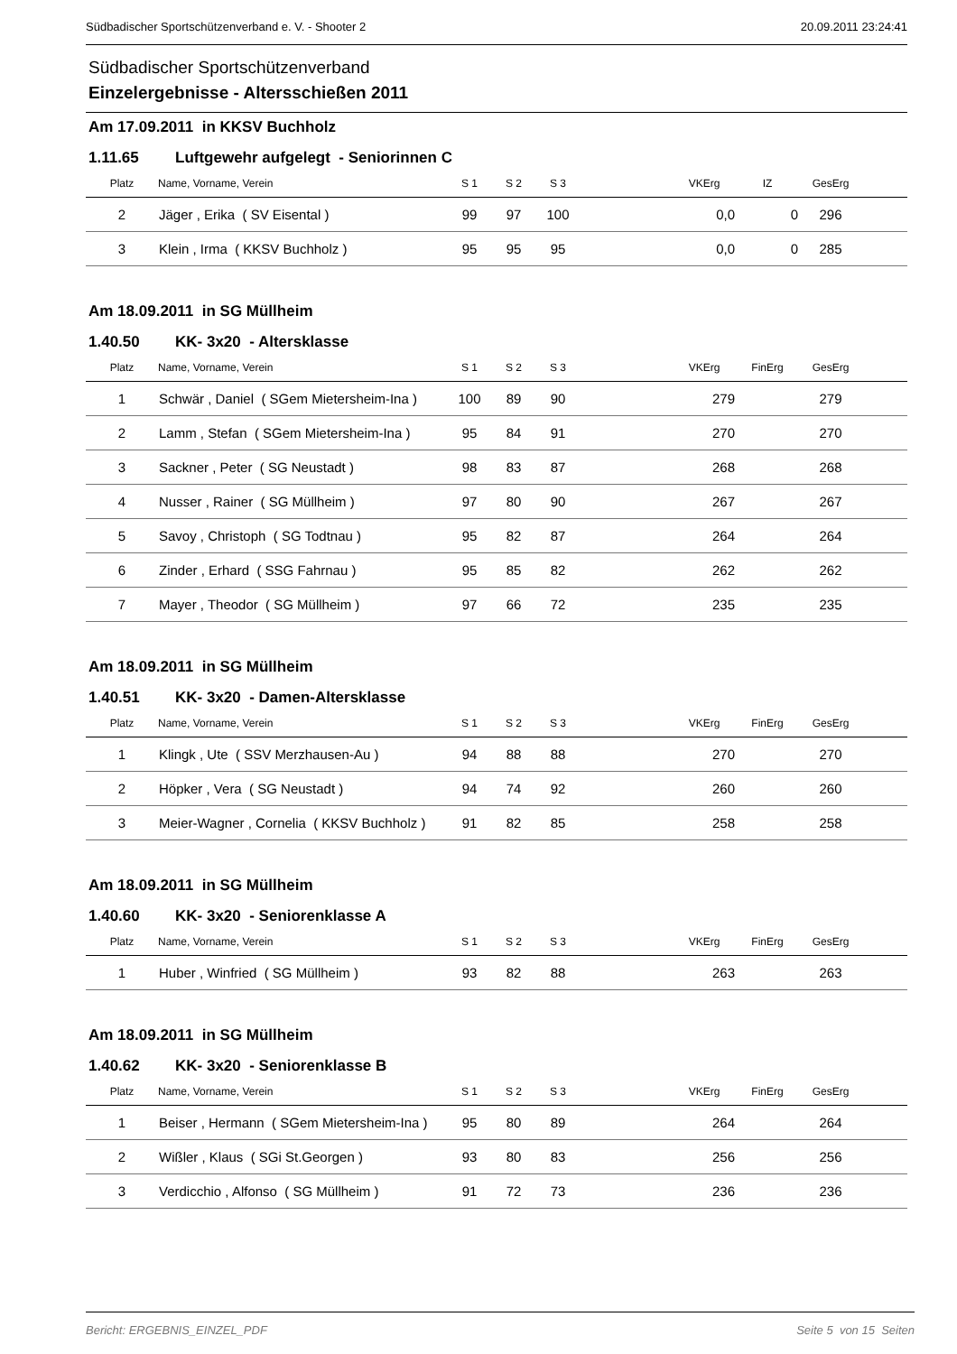Südbadischer Sportschützenverband e. V. - Shooter 2 20.09.2011 23:24:41
Südbadischer Sportschützenverband
Einzelergebnisse - Altersschießen 2011
Am 17.09.2011 in KKSV Buchholz
1.11.65 Luftgewehr aufgelegt - Seniorinnen C
| Platz | Name, Vorname, Verein | S 1 | S 2 | S 3 | | VKErg | IZ | GesErg | |
| --- | --- | --- | --- | --- | --- | --- | --- | --- | --- |
| 2 | Jäger , Erika ( SV Eisental ) | 99 | 97 | 100 | | 0,0 | 0 | 296 | |
| 3 | Klein , Irma ( KKSV Buchholz ) | 95 | 95 | 95 | | 0,0 | 0 | 285 | |
Am 18.09.2011 in SG Müllheim
1.40.50 KK- 3x20 - Altersklasse
| Platz | Name, Vorname, Verein | S 1 | S 2 | S 3 | | VKErg | FinErg | GesErg | |
| --- | --- | --- | --- | --- | --- | --- | --- | --- | --- |
| 1 | Schwär , Daniel ( SGem Mietersheim-Ina ) | 100 | 89 | 90 | | 279 | | 279 | |
| 2 | Lamm , Stefan ( SGem Mietersheim-Ina ) | 95 | 84 | 91 | | 270 | | 270 | |
| 3 | Sackner , Peter ( SG Neustadt ) | 98 | 83 | 87 | | 268 | | 268 | |
| 4 | Nusser , Rainer ( SG Müllheim ) | 97 | 80 | 90 | | 267 | | 267 | |
| 5 | Savoy , Christoph ( SG Todtnau ) | 95 | 82 | 87 | | 264 | | 264 | |
| 6 | Zinder , Erhard ( SSG Fahrnau ) | 95 | 85 | 82 | | 262 | | 262 | |
| 7 | Mayer , Theodor ( SG Müllheim ) | 97 | 66 | 72 | | 235 | | 235 | |
Am 18.09.2011 in SG Müllheim
1.40.51 KK- 3x20 - Damen-Altersklasse
| Platz | Name, Vorname, Verein | S 1 | S 2 | S 3 | | VKErg | FinErg | GesErg | |
| --- | --- | --- | --- | --- | --- | --- | --- | --- | --- |
| 1 | Klingk , Ute ( SSV Merzhausen-Au ) | 94 | 88 | 88 | | 270 | | 270 | |
| 2 | Höpker , Vera ( SG Neustadt ) | 94 | 74 | 92 | | 260 | | 260 | |
| 3 | Meier-Wagner , Cornelia ( KKSV Buchholz ) | 91 | 82 | 85 | | 258 | | 258 | |
Am 18.09.2011 in SG Müllheim
1.40.60 KK- 3x20 - Seniorenklasse A
| Platz | Name, Vorname, Verein | S 1 | S 2 | S 3 | | VKErg | FinErg | GesErg | |
| --- | --- | --- | --- | --- | --- | --- | --- | --- | --- |
| 1 | Huber , Winfried ( SG Müllheim ) | 93 | 82 | 88 | | 263 | | 263 | |
Am 18.09.2011 in SG Müllheim
1.40.62 KK- 3x20 - Seniorenklasse B
| Platz | Name, Vorname, Verein | S 1 | S 2 | S 3 | | VKErg | FinErg | GesErg | |
| --- | --- | --- | --- | --- | --- | --- | --- | --- | --- |
| 1 | Beiser , Hermann ( SGem Mietersheim-Ina ) | 95 | 80 | 89 | | 264 | | 264 | |
| 2 | Wißler , Klaus ( SGi St.Georgen ) | 93 | 80 | 83 | | 256 | | 256 | |
| 3 | Verdicchio , Alfonso ( SG Müllheim ) | 91 | 72 | 73 | | 236 | | 236 | |
Bericht: ERGEBNIS_EINZEL_PDF Seite 5 von 15 Seiten